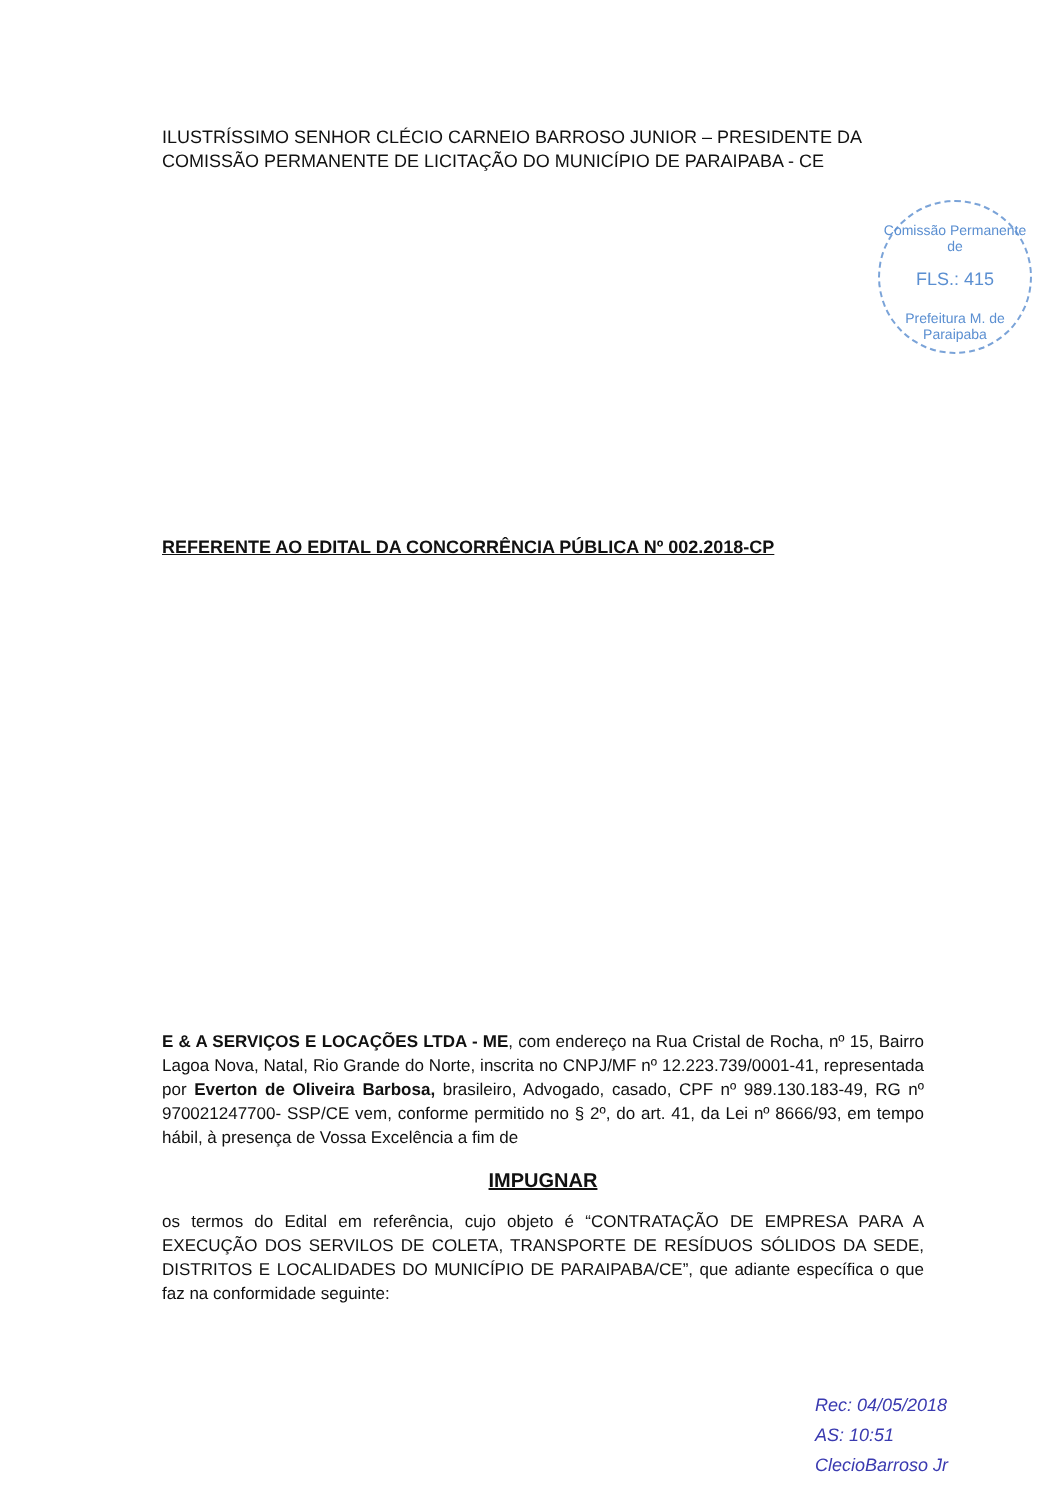ILUSTRÍSSIMO SENHOR CLÉCIO CARNEIO BARROSO JUNIOR – PRESIDENTE DA COMISSÃO PERMANENTE DE LICITAÇÃO DO MUNICÍPIO DE PARAIPABA - CE
Comissão Permanente de
FLS.: 415
Prefeitura M. de Paraipaba
REFERENTE AO EDITAL DA CONCORRÊNCIA PÚBLICA Nº 002.2018-CP
E & A SERVIÇOS E LOCAÇÕES LTDA - ME, com endereço na Rua Cristal de Rocha, nº 15, Bairro Lagoa Nova, Natal, Rio Grande do Norte, inscrita no CNPJ/MF nº 12.223.739/0001-41, representada por Everton de Oliveira Barbosa, brasileiro, Advogado, casado, CPF nº 989.130.183-49, RG nº 970021247700- SSP/CE vem, conforme permitido no § 2º, do art. 41, da Lei nº 8666/93, em tempo hábil, à presença de Vossa Excelência a fim de
IMPUGNAR
os termos do Edital em referência, cujo objeto é “CONTRATAÇÃO DE EMPRESA PARA A EXECUÇÃO DOS SERVILOS DE COLETA, TRANSPORTE DE RESÍDUOS SÓLIDOS DA SEDE, DISTRITOS E LOCALIDADES DO MUNICÍPIO DE PARAIPABA/CE”, que adiante específica o que faz na conformidade seguinte:
Rec: 04/05/2018
AS: 10:51
ClecioBarroso Jr